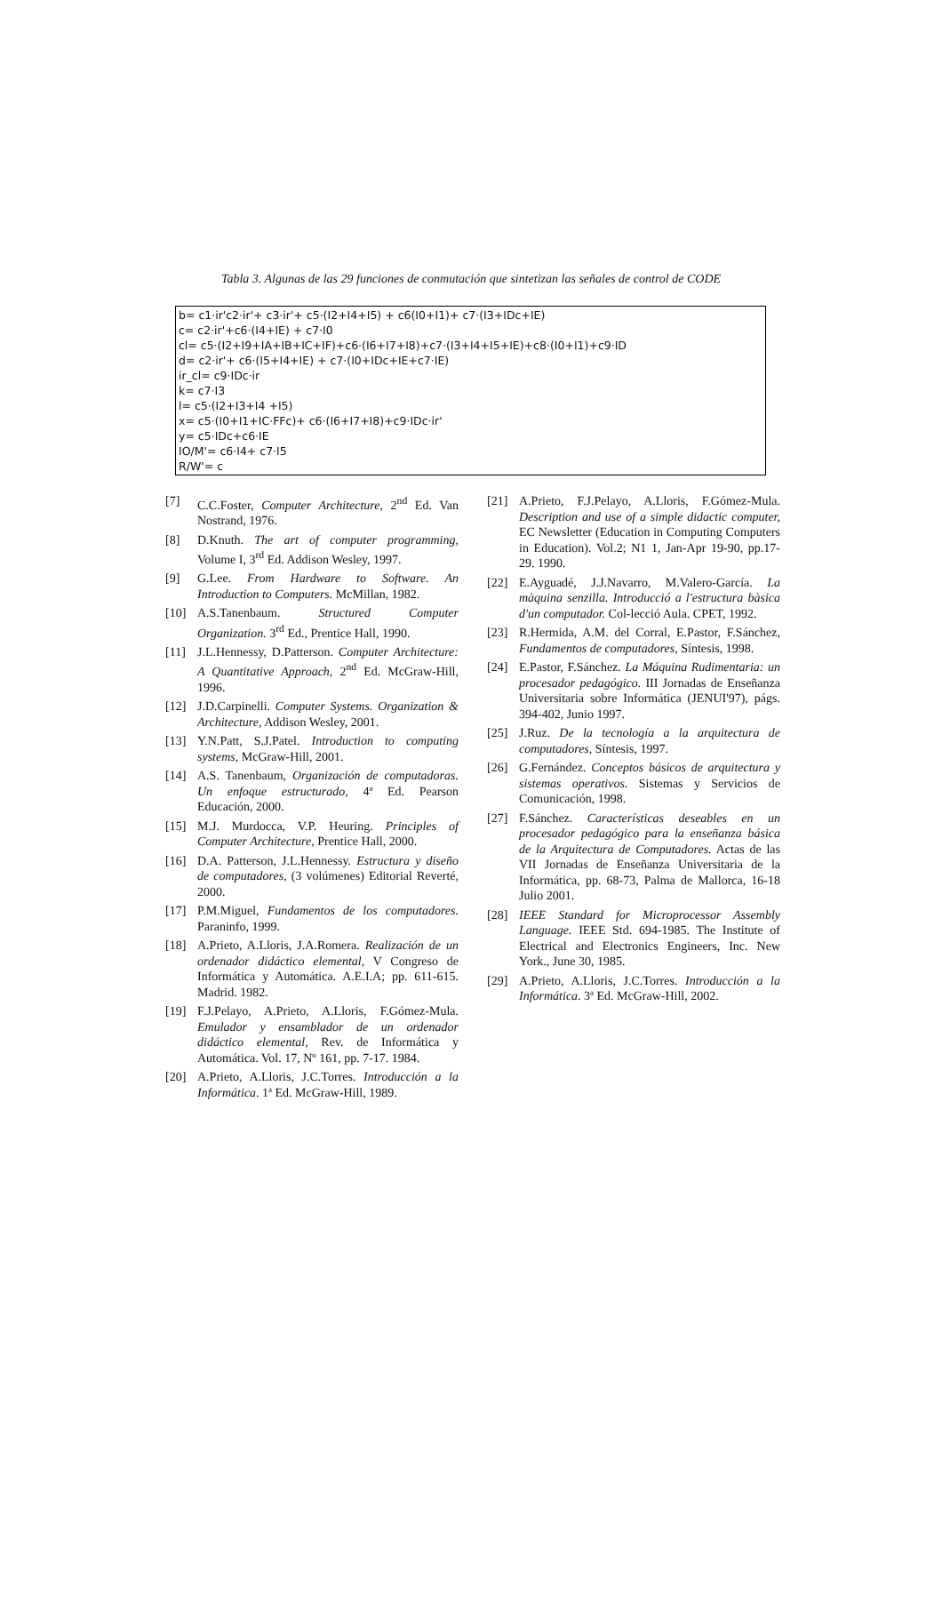Tabla 3. Algunas de las 29 funciones de conmutación que sintetizan las señales de control de CODE
b= c1·ir'c2·ir'+ c3·ir'+ c5·(I2+I4+I5) + c6(I0+I1)+ c7·(I3+IDc+IE)
c= c2·ir'+c6·(I4+IE) + c7·I0
cl= c5·(I2+I9+IA+IB+IC+IF)+c6·(I6+I7+I8)+c7·(I3+I4+I5+IE)+c8·(I0+I1)+c9·ID
d= c2·ir'+ c6·(I5+I4+IE) + c7·(I0+IDc+IE+c7·IE)
ir_cl= c9·IDc·ir
k= c7·I3
l= c5·(I2+I3+I4 +I5)
x= c5·(I0+I1+IC·FFc)+ c6·(I6+I7+I8)+c9·IDc·ir'
y= c5·IDc+c6·IE
IO/M'= c6·I4+ c7·I5
R/W'= c
[7] C.C.Foster, Computer Architecture, 2<sup>nd</sup> Ed. Van Nostrand, 1976.
[8] D.Knuth. The art of computer programming, Volume I, 3<sup>rd</sup> Ed. Addison Wesley, 1997.
[9] G.Lee. From Hardware to Software. An Introduction to Computers. McMillan, 1982.
[10] A.S.Tanenbaum. Structured Computer Organization. 3<sup>rd</sup> Ed., Prentice Hall, 1990.
[11] J.L.Hennessy, D.Patterson. Computer Architecture: A Quantitative Approach, 2<sup>nd</sup> Ed. McGraw-Hill, 1996.
[12] J.D.Carpinelli. Computer Systems. Organization & Architecture, Addison Wesley, 2001.
[13] Y.N.Patt, S.J.Patel. Introduction to computing systems, McGraw-Hill, 2001.
[14] A.S. Tanenbaum, Organización de computadoras. Un enfoque estructurado, 4ª Ed. Pearson Educación, 2000.
[15] M.J. Murdocca, V.P. Heuring. Principles of Computer Architecture, Prentice Hall, 2000.
[16] D.A. Patterson, J.L.Hennessy. Estructura y diseño de computadores, (3 volúmenes) Editorial Reverté, 2000.
[17] P.M.Miguel, Fundamentos de los computadores. Paraninfo, 1999.
[18] A.Prieto, A.Lloris, J.A.Romera. Realización de un ordenador didáctico elemental, V Congreso de Informática y Automática. A.E.I.A; pp. 611-615. Madrid. 1982.
[19] F.J.Pelayo, A.Prieto, A.Lloris, F.Gómez-Mula. Emulador y ensamblador de un ordenador didáctico elemental, Rev. de Informática y Automática. Vol. 17, Nº 161, pp. 7-17. 1984.
[20] A.Prieto, A.Lloris, J.C.Torres. Introducción a la Informática. 1ª Ed. McGraw-Hill, 1989.
[21] A.Prieto, F.J.Pelayo, A.Lloris, F.Gómez-Mula. Description and use of a simple didactic computer, EC Newsletter (Education in Computing Computers in Education). Vol.2; N1 1, Jan-Apr 19-90, pp.17-29. 1990.
[22] E.Ayguadé, J.J.Navarro, M.Valero-García. La màquina senzilla. Introducció a l'estructura bàsica d'un computador. Col-lecció Aula. CPET, 1992.
[23] R.Hermida, A.M. del Corral, E.Pastor, F.Sánchez, Fundamentos de computadores, Síntesis, 1998.
[24] E.Pastor, F.Sánchez. La Máquina Rudimentaria: un procesador pedagógico. III Jornadas de Enseñanza Universitaria sobre Informática (JENUI'97), págs. 394-402, Junio 1997.
[25] J.Ruz. De la tecnología a la arquitectura de computadores, Síntesis, 1997.
[26] G.Fernández. Conceptos básicos de arquitectura y sistemas operativos. Sistemas y Servicios de Comunicación, 1998.
[27] F.Sánchez. Características deseables en un procesador pedagógico para la enseñanza básica de la Arquitectura de Computadores. Actas de las VII Jornadas de Enseñanza Universitaria de la Informática, pp. 68-73, Palma de Mallorca, 16-18 Julio 2001.
[28] IEEE Standard for Microprocessor Assembly Language. IEEE Std. 694-1985. The Institute of Electrical and Electronics Engineers, Inc. New York., June 30, 1985.
[29] A.Prieto, A.Lloris, J.C.Torres. Introducción a la Informática. 3ª Ed. McGraw-Hill, 2002.